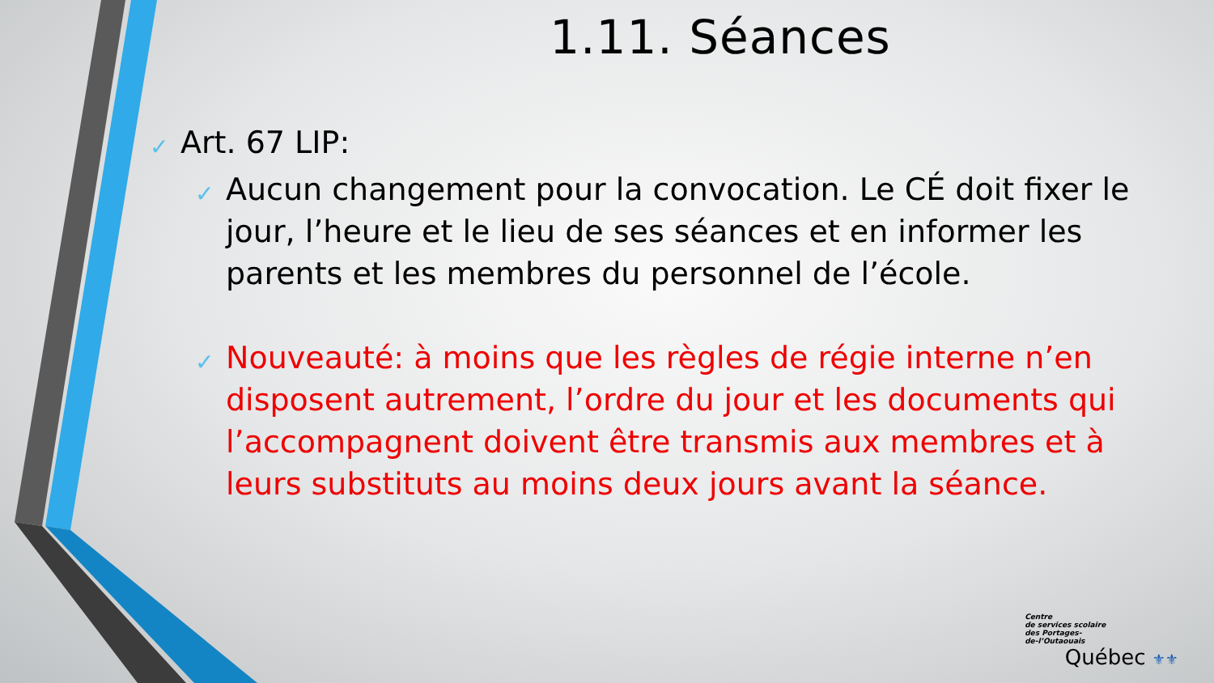1.11. Séances
✓ Art. 67 LIP:
✓ Aucun changement pour la convocation. Le CÉ doit fixer le jour, l’heure et le lieu de ses séances et en informer les parents et les membres du personnel de l’école.
✓ Nouveauté: à moins que les règles de régie interne n’en disposent autrement, l’ordre du jour et les documents qui l’accompagnent doivent être transmis aux membres et à leurs substituts au moins deux jours avant la séance.
Centre
de services scolaire
des Portages-
de-l’Outaouais
Québec ⚜⚜